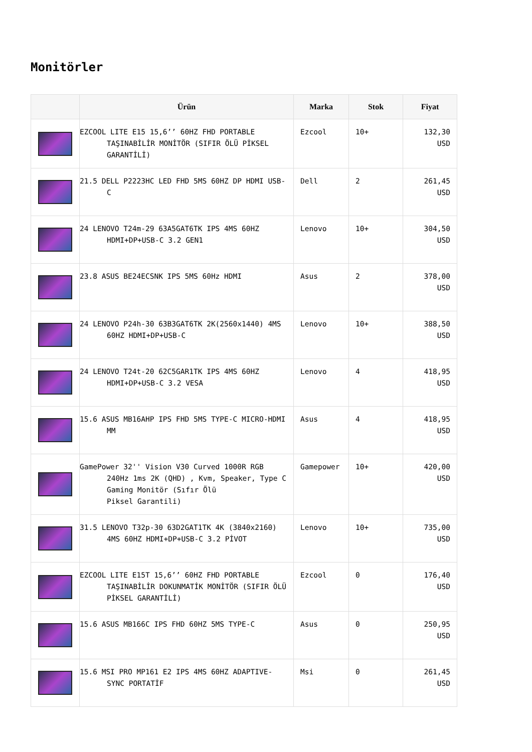Monitörler
| | Ürün | Marka | Stok | Fiyat |
| --- | --- | --- | --- | --- |
| | EZCOOL LITE E15 15,6’’ 60HZ FHD PORTABLE TAŞINABİLİR MONİTÖR (SIFIR ÖLÜ PİKSEL GARANTİLİ) | Ezcool | 10+ | 132,30 USD |
| | 21.5 DELL P2223HC LED FHD 5MS 60HZ DP HDMI USB-C | Dell | 2 | 261,45 USD |
| | 24 LENOVO T24m-29 63A5GAT6TK IPS 4MS 60HZ HDMI+DP+USB-C 3.2 GEN1 | Lenovo | 10+ | 304,50 USD |
| | 23.8 ASUS BE24ECSNK IPS 5MS 60Hz HDMI | Asus | 2 | 378,00 USD |
| | 24 LENOVO P24h-30 63B3GAT6TK 2K(2560x1440) 4MS 60HZ HDMI+DP+USB-C | Lenovo | 10+ | 388,50 USD |
| | 24 LENOVO T24t-20 62C5GAR1TK IPS 4MS 60HZ HDMI+DP+USB-C 3.2 VESA | Lenovo | 4 | 418,95 USD |
| | 15.6 ASUS MB16AHP IPS FHD 5MS TYPE-C MICRO-HDMI MM | Asus | 4 | 418,95 USD |
| | GamePower 32'' Vision V30 Curved 1000R RGB 240Hz 1ms 2K (QHD) , Kvm, Speaker, Type C Gaming Monitör (Sıfır Ölü Piksel Garantili) | Gamepower | 10+ | 420,00 USD |
| | 31.5 LENOVO T32p-30 63D2GAT1TK 4K (3840x2160) 4MS 60HZ HDMI+DP+USB-C 3.2 PİVOT | Lenovo | 10+ | 735,00 USD |
| | EZCOOL LITE E15T 15,6’’ 60HZ FHD PORTABLE TAŞINABİLİR DOKUNMATİK MONİTÖR (SIFIR ÖLÜ PİKSEL GARANTİLİ) | Ezcool | 0 | 176,40 USD |
| | 15.6 ASUS MB166C IPS FHD 60HZ 5MS TYPE-C | Asus | 0 | 250,95 USD |
| | 15.6 MSI PRO MP161 E2 IPS 4MS 60HZ ADAPTIVE-SYNC PORTATİF | Msi | 0 | 261,45 USD |